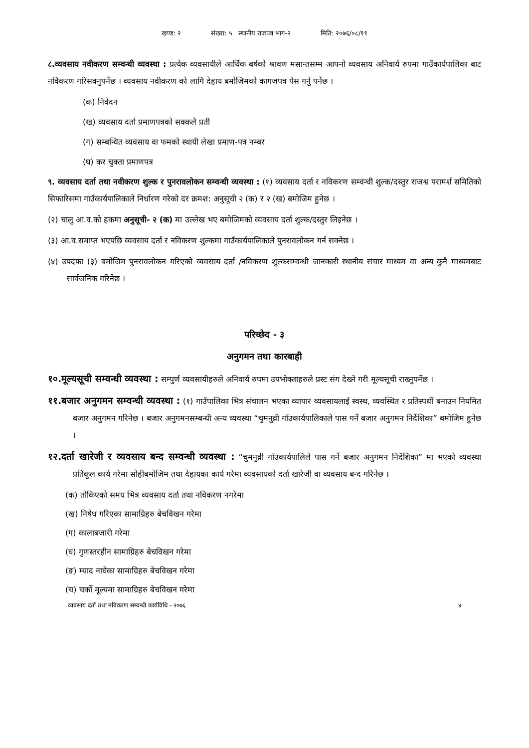खण्ड: २ संख्या: ५ स्थानीय राजपत्र भाग-२ मिति: २०७६/०८/११
८.व्यवसाय नवीकरण सम्वन्धी व्यवस्था : प्रत्येक व्यवसायीले आर्थिक बर्षको श्रावण मसान्तसम्म आफ्नो व्यवसाय अनिवार्य रुपमा गाउँकार्यपालिका बाट नविकरण गरिसक्नुपर्नेछ । व्यवसाय नवीकरण को लागि देहाय बमोजिमको कागजपत्र पेस गर्नु पर्नेछ ।
(क) निवेदन
(ख) व्यवसाय दर्ता प्रमाणपत्रको सक्कलै प्रती
(ग) सम्बन्धित व्यवसाय वा फमको स्थायी लेखा प्रमाण-पत्र नम्बर
(घ) कर चुक्ता प्रमाणपत्र
९. व्यवसाय दर्ता तथा नवीकरण शुल्क र पुनरावलोकन सम्वन्धी व्यवस्था : (१) व्यवसाय दर्ता र नविकरण सम्वन्धी शुल्क/दस्तुर राजश्व परामर्श समितिको सिफारिसमा गाउँकार्यपालिकाले निर्धारण गरेको दर क्रमश: अनुसूची २ (क) र २ (ख) बमोजिम हुनेछ ।
(२) चालु आ.व.को हकमा अनुसूची- २ (क) मा उल्लेख भए बमोजिमको व्यवसाय दर्ता शुल्क/दस्तुर लिइनेछ ।
(३) आ.व.समाप्त भएपछि व्यवसाय दर्ता र नविकरण शुल्कमा गाउँकार्यपालिकाले पुनरावलोकन गर्न सक्नेछ ।
(४) उपदफा (३) बमोजिम पुनरावलोकन गरिएको व्यवसाय दर्ता /नविकरण शुल्कसम्वन्धी जानकारी स्थानीय संचार माध्यम वा अन्य कुनै माध्यमबाट सार्वजनिक गरिनेछ ।
परिच्छेद - ३
अनुगमन तथा कारबाही
१०.मूल्यसूची सम्वन्धी व्यवस्था : सम्पुर्ण व्यवसायीहरुले अनिवार्य रुपमा उपभोक्ताहरुले प्रस्ट संग देख्ने गरी मूल्यसूची राख्नुपर्नेछ ।
११.बजार अनुगमन सम्वन्धी व्यवस्था : (१) गाउँपालिका भित्र संचालन भएका व्यापार व्यवसायलाई स्वस्थ, व्यवस्थित र प्रतिस्पर्धी बनाउन नियमित बजार अनुगमन गरिनेछ । बजार अनुगमनसम्बन्धी अन्य व्यवस्था “चुमनुव्री गाँउकार्यपालिकाले पास गर्ने बजार अनुगमन निर्देशिका” बमोजिम हुनेछ ।
१२.दर्ता खारेजी र व्यवसाय बन्द सम्वन्धी व्यवस्था : “चुमनुव्री गाँउकार्यपालिले पास गर्ने बजार अनुगमन निर्देशिका” मा भएको व्यवस्था प्रतिकूल कार्य गरेमा सोहीबमोजिम तथा देहायका कार्य गरेमा व्यवसायको दर्ता खारेजी वा व्यवसाय बन्द गरिनेछ ।
(क) तोकिएको समय भित्र व्यवसाय दर्ता तथा नविकरण नगरेमा
(ख) निषेध गरिएका सामाग्रिहरु बेचविखन गरेमा
(ग) कालाबजारी गरेमा
(घ) गुणस्तरहीन सामाग्रिहरु बेचविखन गरेमा
(ङ) म्याद नाघेका सामाग्रिहरु बेचविखन गरेमा
(च) चर्को मूल्यमा सामाग्रिहरु बेचविखन गरेमा
व्यवसाय दर्ता तथा नविकरण सम्वन्धी कार्यविधि - २०७६ ४